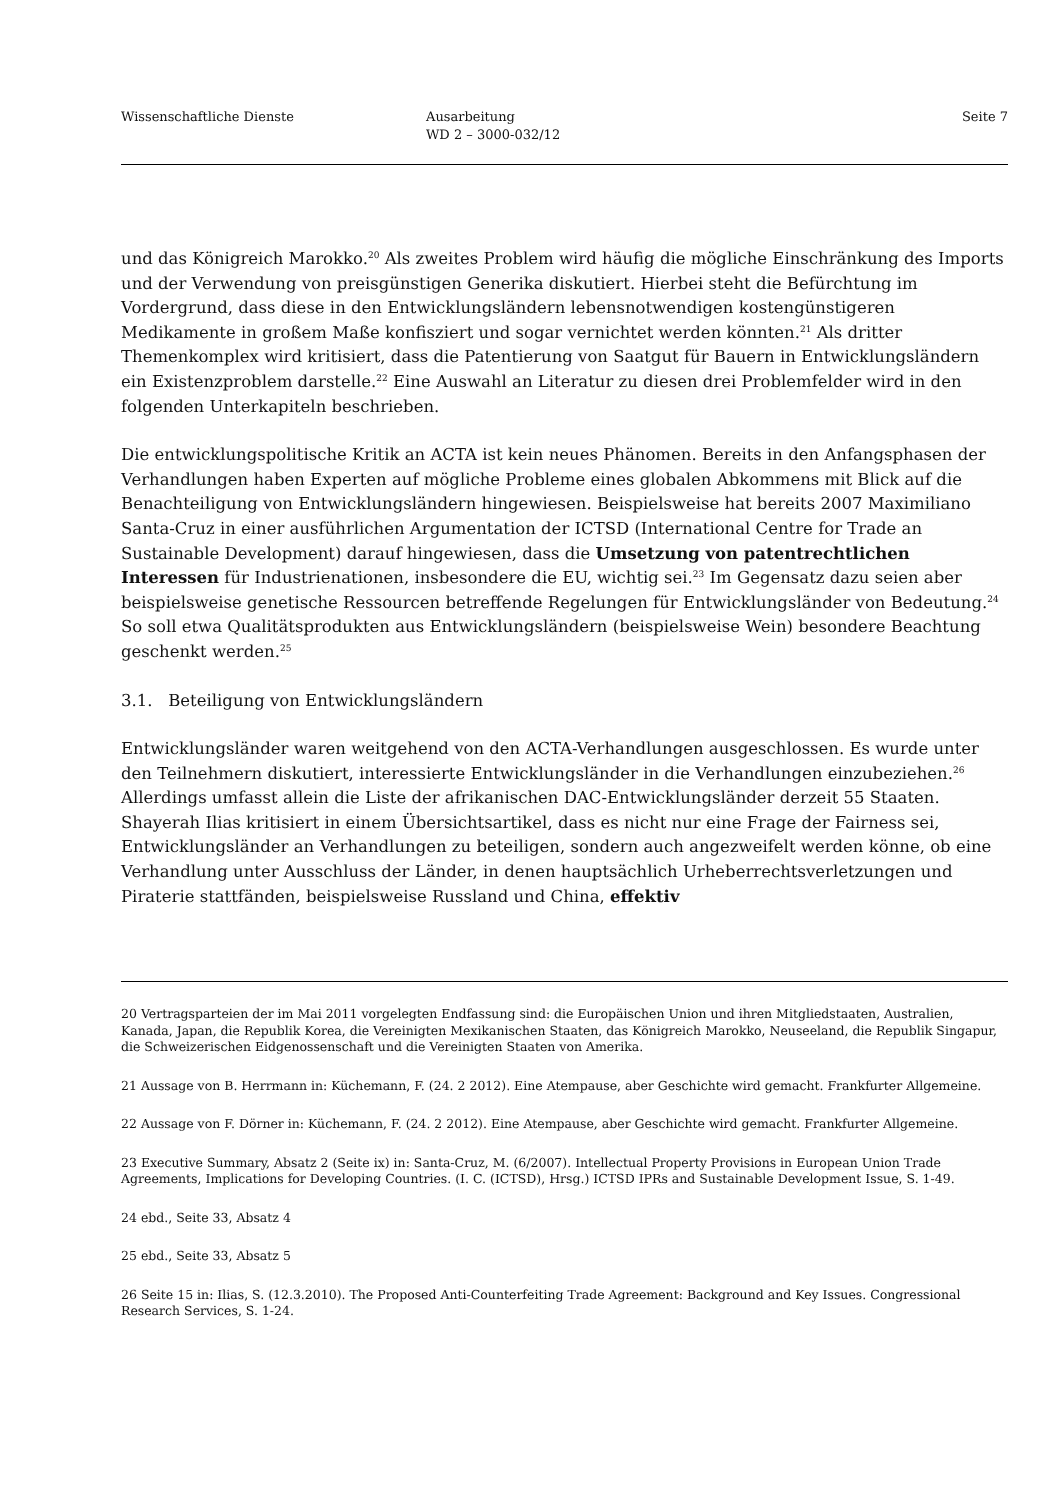Wissenschaftliche Dienste Ausarbeitung
WD 2 – 3000-032/12
Seite 7
und das Königreich Marokko.<sup>20</sup> Als zweites Problem wird häufig die mögliche Einschränkung des Imports und der Verwendung von preisgünstigen Generika diskutiert. Hierbei steht die Befürchtung im Vordergrund, dass diese in den Entwicklungsländern lebensnotwendigen kostengünstigeren Medikamente in großem Maße konfisziert und sogar vernichtet werden könnten.<sup>21</sup> Als dritter Themenkomplex wird kritisiert, dass die Patentierung von Saatgut für Bauern in Entwicklungsländern ein Existenzproblem darstelle.<sup>22</sup> Eine Auswahl an Literatur zu diesen drei Problemfelder wird in den folgenden Unterkapiteln beschrieben.
Die entwicklungspolitische Kritik an ACTA ist kein neues Phänomen. Bereits in den Anfangsphasen der Verhandlungen haben Experten auf mögliche Probleme eines globalen Abkommens mit Blick auf die Benachteiligung von Entwicklungsländern hingewiesen. Beispielsweise hat bereits 2007 Maximiliano Santa-Cruz in einer ausführlichen Argumentation der ICTSD (International Centre for Trade an Sustainable Development) darauf hingewiesen, dass die Umsetzung von patentrechtlichen Interessen für Industrienationen, insbesondere die EU, wichtig sei.<sup>23</sup> Im Gegensatz dazu seien aber beispielsweise genetische Ressourcen betreffende Regelungen für Entwicklungsländer von Bedeutung.<sup>24</sup> So soll etwa Qualitätsprodukten aus Entwicklungsländern (beispielsweise Wein) besondere Beachtung geschenkt werden.<sup>25</sup>
3.1. Beteiligung von Entwicklungsländern
Entwicklungsländer waren weitgehend von den ACTA-Verhandlungen ausgeschlossen. Es wurde unter den Teilnehmern diskutiert, interessierte Entwicklungsländer in die Verhandlungen einzubeziehen.<sup>26</sup> Allerdings umfasst allein die Liste der afrikanischen DAC-Entwicklungsländer derzeit 55 Staaten. Shayerah Ilias kritisiert in einem Übersichtsartikel, dass es nicht nur eine Frage der Fairness sei, Entwicklungsländer an Verhandlungen zu beteiligen, sondern auch angezweifelt werden könne, ob eine Verhandlung unter Ausschluss der Länder, in denen hauptsächlich Urheberrechtsverletzungen und Piraterie stattfänden, beispielsweise Russland und China, effektiv
20 Vertragsparteien der im Mai 2011 vorgelegten Endfassung sind: die Europäischen Union und ihren Mitgliedstaaten, Australien, Kanada, Japan, die Republik Korea, die Vereinigten Mexikanischen Staaten, das Königreich Marokko, Neuseeland, die Republik Singapur, die Schweizerischen Eidgenossenschaft und die Vereinigten Staaten von Amerika.
21 Aussage von B. Herrmann in: Küchemann, F. (24. 2 2012). Eine Atempause, aber Geschichte wird gemacht. Frankfurter Allgemeine.
22 Aussage von F. Dörner in: Küchemann, F. (24. 2 2012). Eine Atempause, aber Geschichte wird gemacht. Frankfurter Allgemeine.
23 Executive Summary, Absatz 2 (Seite ix) in: Santa-Cruz, M. (6/2007). Intellectual Property Provisions in European Union Trade Agreements, Implications for Developing Countries. (I. C. (ICTSD), Hrsg.) ICTSD IPRs and Sustainable Development Issue, S. 1-49.
24 ebd., Seite 33, Absatz 4
25 ebd., Seite 33, Absatz 5
26 Seite 15 in: Ilias, S. (12.3.2010). The Proposed Anti-Counterfeiting Trade Agreement: Background and Key Issues. Congressional Research Services, S. 1-24.